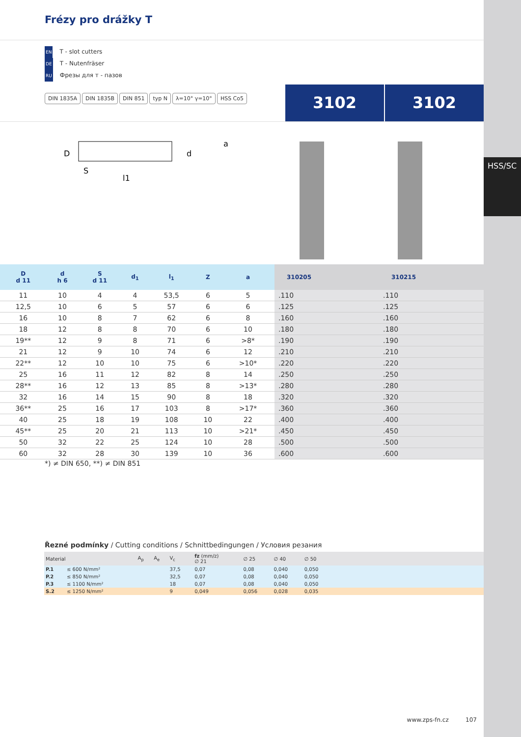HSS/SC
Frézy pro drážky T
EN T - slot cutters
DE T - Nutenfräser
RU Фрезы для т - пазов
DIN 1835A DIN 1835B DIN 851 typ N λ=10° γ=10° HSS Co5
3102 3102
D
S
l1
d
a
| D d 11 | d h 6 | S d 11 | d<sub>1</sub> | l<sub>1</sub> | Z | a | 310205 | 310215 |
| --- | --- | --- | --- | --- | --- | --- | --- | --- |
| 11 | 10 | 4 | 4 | 53,5 | 6 | 5 | .110 | .110 |
| 12,5 | 10 | 6 | 5 | 57 | 6 | 6 | .125 | .125 |
| 16 | 10 | 8 | 7 | 62 | 6 | 8 | .160 | .160 |
| 18 | 12 | 8 | 8 | 70 | 6 | 10 | .180 | .180 |
| 19** | 12 | 9 | 8 | 71 | 6 | >8* | .190 | .190 |
| 21 | 12 | 9 | 10 | 74 | 6 | 12 | .210 | .210 |
| 22** | 12 | 10 | 10 | 75 | 6 | >10* | .220 | .220 |
| 25 | 16 | 11 | 12 | 82 | 8 | 14 | .250 | .250 |
| 28** | 16 | 12 | 13 | 85 | 8 | >13* | .280 | .280 |
| 32 | 16 | 14 | 15 | 90 | 8 | 18 | .320 | .320 |
| 36** | 25 | 16 | 17 | 103 | 8 | >17* | .360 | .360 |
| 40 | 25 | 18 | 19 | 108 | 10 | 22 | .400 | .400 |
| 45** | 25 | 20 | 21 | 113 | 10 | >21* | .450 | .450 |
| 50 | 32 | 22 | 25 | 124 | 10 | 28 | .500 | .500 |
| 60 | 32 | 28 | 30 | 139 | 10 | 36 | .600 | .600 |
*) ≠ DIN 650, **) ≠ DIN 851
Řezné podmínky / Cutting conditions / Schnittbedingungen / Условия резания
| Material | | A<sub>p</sub> | A<sub>e</sub> | V<sub>c</sub> | fz (mm/z) ∅ 21 | ∅ 25 | ∅ 40 | ∅ 50 | |
| --- | --- | --- | --- | --- | --- | --- | --- | --- | --- |
| P.1 | ≤ 600 N/mm² | | | 37,5 | 0,07 | 0,08 | 0,040 | 0,050 | |
| P.2 | ≤ 850 N/mm² | | | 32,5 | 0,07 | 0,08 | 0,040 | 0,050 | |
| P.3 | ≤ 1100 N/mm² | | | 18 | 0,07 | 0,08 | 0,040 | 0,050 | |
| S.2 | ≤ 1250 N/mm² | | | 9 | 0,049 | 0,056 | 0,028 | 0,035 | |
www.zps-fn.cz 107